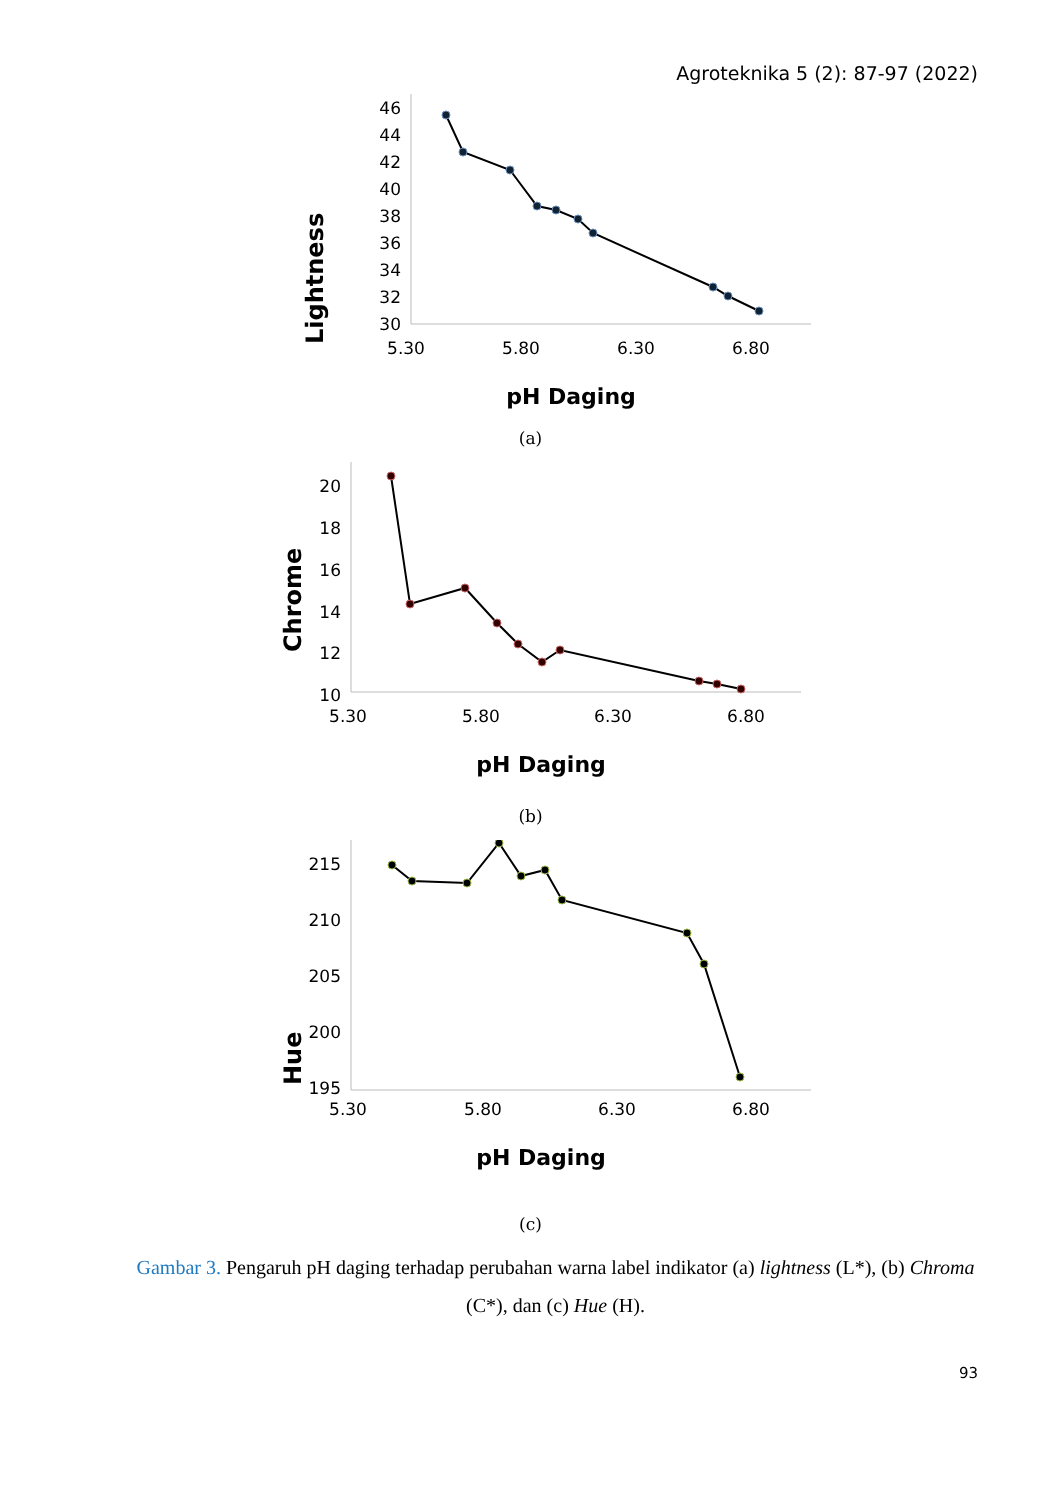Agroteknika 5 (2): 87-97 (2022)
Lightness
46
44
42
40
38
36
34
32
30
5.30
5.80
6.30
6.80
pH Daging
(a)
Chrome
20
18
16
14
12
10
5.30
5.80
6.30
6.80
pH Daging
(b)
Hue
215
210
205
200
195
5.30
5.80
6.30
6.80
pH Daging
(c)
Gambar 3. Pengaruh pH daging terhadap perubahan warna label indikator (a) lightness (L*), (b) Chroma (C*), dan (c) Hue (H).
93